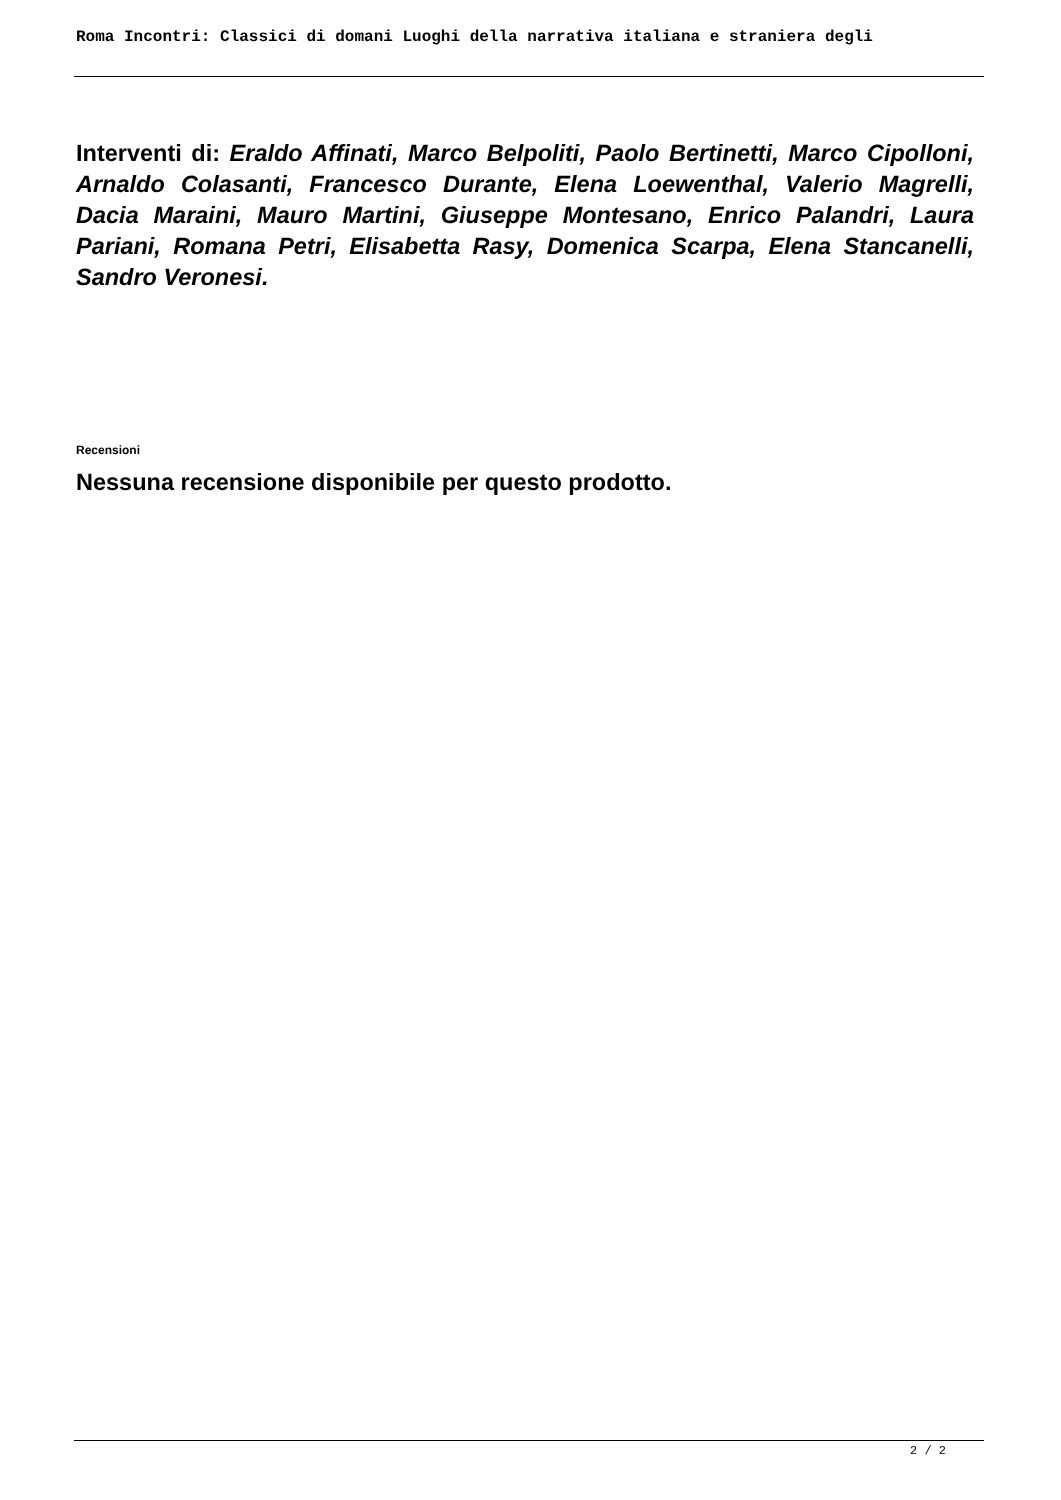Roma Incontri: Classici di domani Luoghi della narrativa italiana e straniera degli
Interventi di: Eraldo Affinati, Marco Belpoliti, Paolo Bertinetti, Marco Cipolloni, Arnaldo Colasanti, Francesco Durante, Elena Loewenthal, Valerio Magrelli, Dacia Maraini, Mauro Martini, Giuseppe Montesano, Enrico Palandri, Laura Pariani, Romana Petri, Elisabetta Rasy, Domenica Scarpa, Elena Stancanelli, Sandro Veronesi.
Recensioni
Nessuna recensione disponibile per questo prodotto.
2 / 2